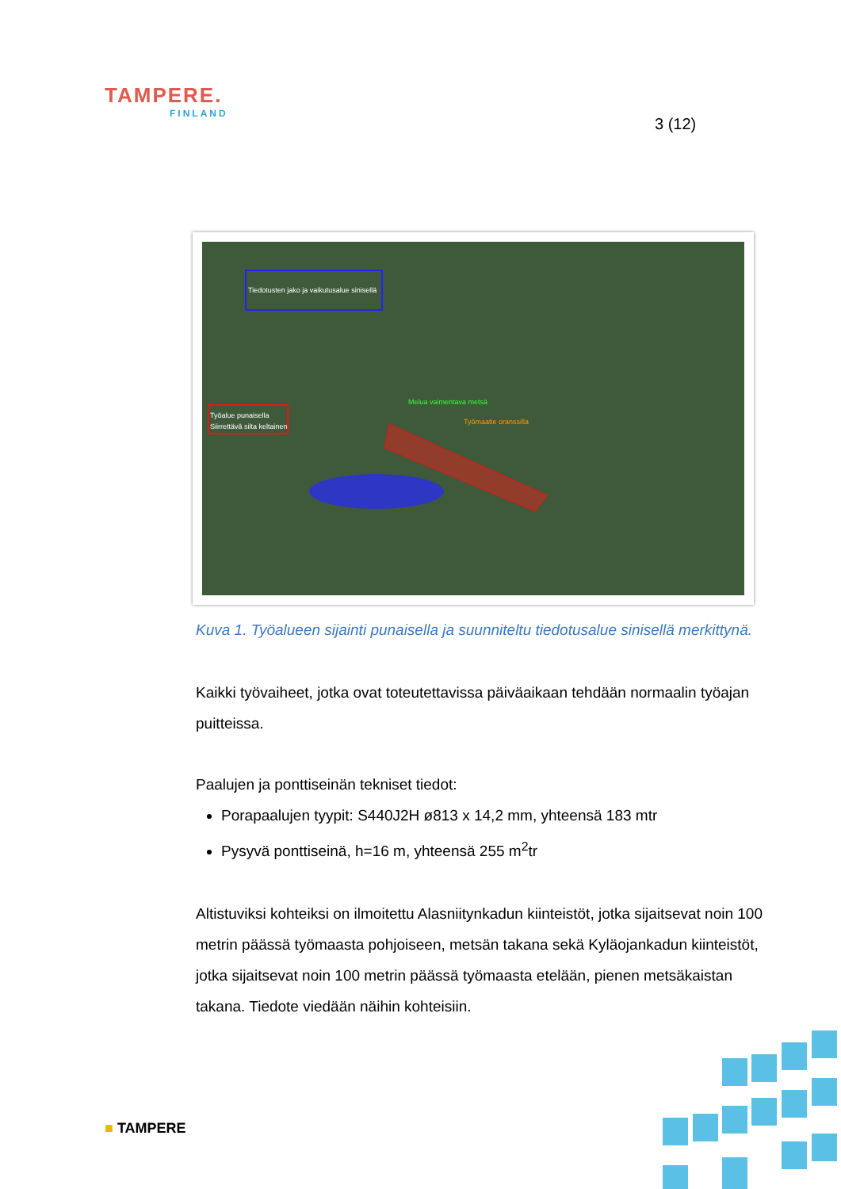TAMPERE.
FINLAND
3 (12)
Tiedotusten jako ja vaikutusalue sinisellä
Työalue punaisella
Siirrettävä silta keltainen
Melua vaimentava metsä
Työmaatie oranssilla
Kuva 1. Työalueen sijainti punaisella ja suunniteltu tiedotusalue sinisellä merkittynä.
Kaikki työvaiheet, jotka ovat toteutettavissa päiväaikaan tehdään normaalin työajan puitteissa.
Paalujen ja ponttiseinän tekniset tiedot:
Porapaalujen tyypit: S440J2H ø813 x 14,2 mm, yhteensä 183 mtr
Pysyvä ponttiseinä, h=16 m, yhteensä 255 m<sup>2</sup>tr
Altistuviksi kohteiksi on ilmoitettu Alasniitynkadun kiinteistöt, jotka sijaitsevat noin 100 metrin päässä työmaasta pohjoiseen, metsän takana sekä Kyläojankadun kiinteistöt, jotka sijaitsevat noin 100 metrin päässä työmaasta etelään, pienen metsäkaistan takana. Tiedote viedään näihin kohteisiin.
■ TAMPERE